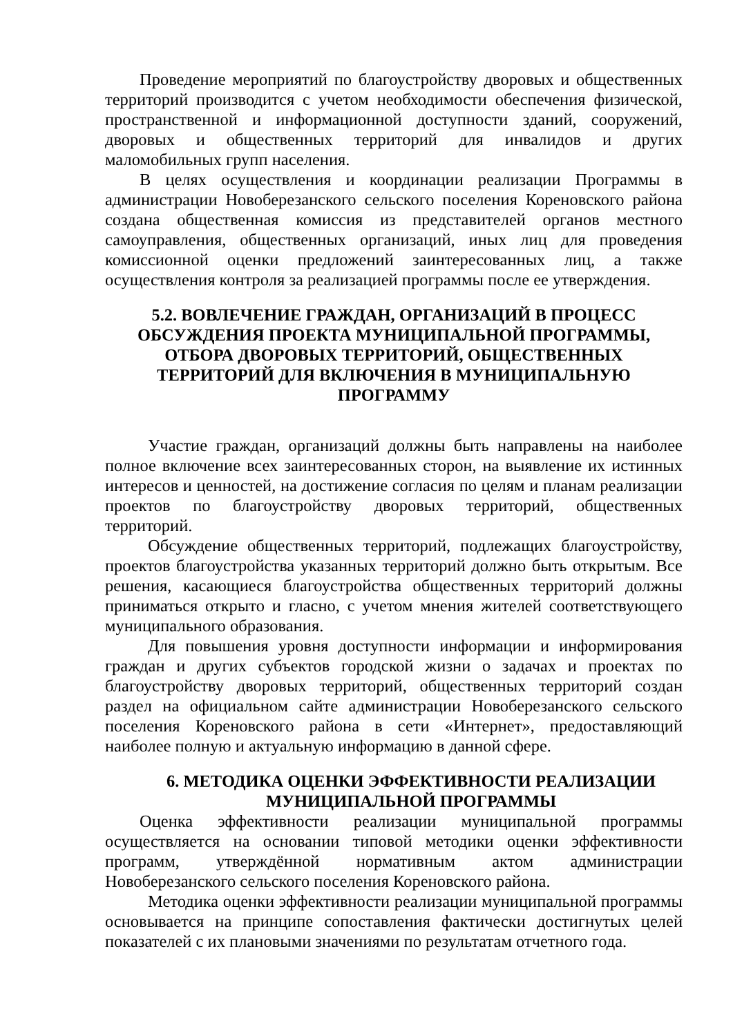Проведение мероприятий по благоустройству дворовых и общественных территорий производится с учетом необходимости обеспечения физической, пространственной и информационной доступности зданий, сооружений, дворовых и общественных территорий для инвалидов и других маломобильных групп населения.
В целях осуществления и координации реализации Программы в администрации Новоберезанского сельского поселения Кореновского района создана общественная комиссия из представителей органов местного самоуправления, общественных организаций, иных лиц для проведения комиссионной оценки предложений заинтересованных лиц, а также осуществления контроля за реализацией программы после ее утверждения.
5.2. ВОВЛЕЧЕНИЕ ГРАЖДАН, ОРГАНИЗАЦИЙ В ПРОЦЕСС ОБСУЖДЕНИЯ ПРОЕКТА МУНИЦИПАЛЬНОЙ ПРОГРАММЫ, ОТБОРА ДВОРОВЫХ ТЕРРИТОРИЙ, ОБЩЕСТВЕННЫХ ТЕРРИТОРИЙ ДЛЯ ВКЛЮЧЕНИЯ В МУНИЦИПАЛЬНУЮ ПРОГРАММУ
Участие граждан, организаций должны быть направлены на наиболее полное включение всех заинтересованных сторон, на выявление их истинных интересов и ценностей, на достижение согласия по целям и планам реализации проектов по благоустройству дворовых территорий, общественных территорий.
Обсуждение общественных территорий, подлежащих благоустройству, проектов благоустройства указанных территорий должно быть открытым. Все решения, касающиеся благоустройства общественных территорий должны приниматься открыто и гласно, с учетом мнения жителей соответствующего муниципального образования.
Для повышения уровня доступности информации и информирования граждан и других субъектов городской жизни о задачах и проектах по благоустройству дворовых территорий, общественных территорий создан раздел на официальном сайте администрации Новоберезанского сельского поселения Кореновского района в сети «Интернет», предоставляющий наиболее полную и актуальную информацию в данной сфере.
6. МЕТОДИКА ОЦЕНКИ ЭФФЕКТИВНОСТИ РЕАЛИЗАЦИИ МУНИЦИПАЛЬНОЙ ПРОГРАММЫ
Оценка эффективности реализации муниципальной программы осуществляется на основании типовой методики оценки эффективности программ, утверждённой нормативным актом администрации Новоберезанского сельского поселения Кореновского района.
Методика оценки эффективности реализации муниципальной программы основывается на принципе сопоставления фактически достигнутых целей показателей с их плановыми значениями по результатам отчетного года.